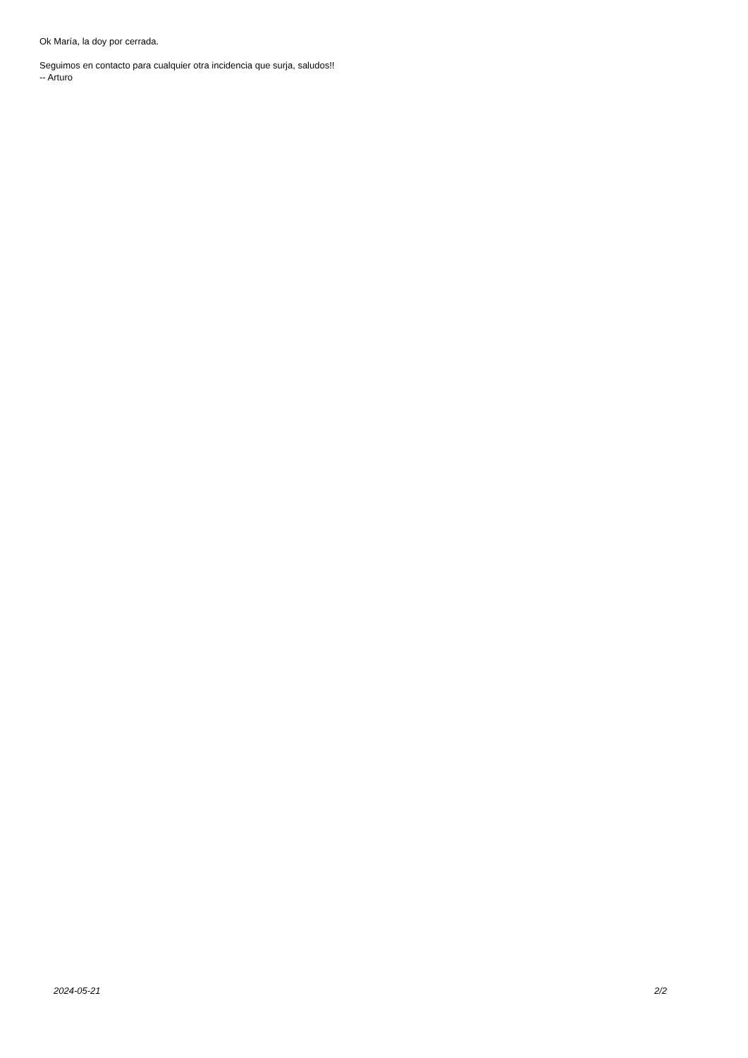Ok María, la doy por cerrada.
Seguimos en contacto para cualquier otra incidencia que surja, saludos!!
-- Arturo
2024-05-21 2/2